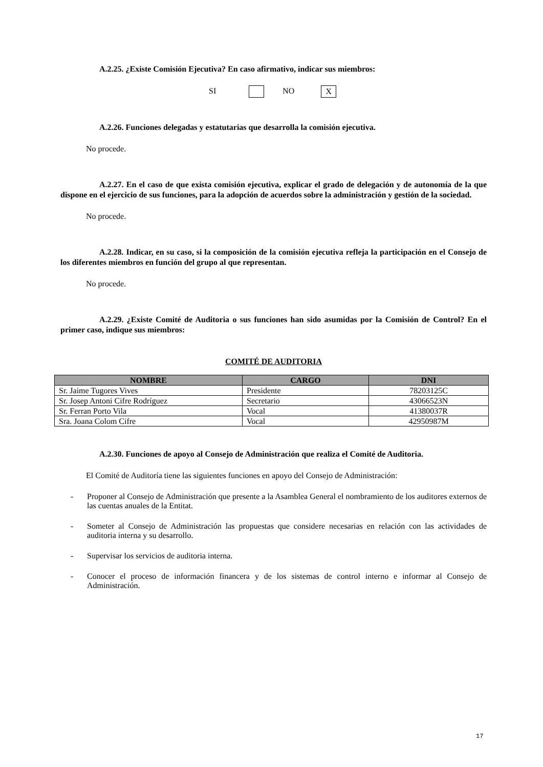A.2.25. ¿Existe Comisión Ejecutiva? En caso afirmativo, indicar sus miembros:
SI NO X
A.2.26. Funciones delegadas y estatutarias que desarrolla la comisión ejecutiva.
No procede.
A.2.27. En el caso de que exista comisión ejecutiva, explicar el grado de delegación y de autonomía de la que dispone en el ejercicio de sus funciones, para la adopción de acuerdos sobre la administración y gestión de la sociedad.
No procede.
A.2.28. Indicar, en su caso, si la composición de la comisión ejecutiva refleja la participación en el Consejo de los diferentes miembros en función del grupo al que representan.
No procede.
A.2.29. ¿Existe Comité de Auditoria o sus funciones han sido asumidas por la Comisión de Control? En el primer caso, indique sus miembros:
COMITÉ DE AUDITORIA
| NOMBRE | CARGO | DNI |
| --- | --- | --- |
| Sr. Jaime Tugores Vives | Presidente | 78203125C |
| Sr. Josep Antoni Cifre Rodríguez | Secretario | 43066523N |
| Sr. Ferran Porto Vila | Vocal | 41380037R |
| Sra. Joana Colom Cifre | Vocal | 42950987M |
A.2.30. Funciones de apoyo al Consejo de Administración que realiza el Comité de Auditoria.
El Comité de Auditoría tiene las siguientes funciones en apoyo del Consejo de Administración:
- Proponer al Consejo de Administración que presente a la Asamblea General el nombramiento de los auditores externos de las cuentas anuales de la Entitat.
- Someter al Consejo de Administración las propuestas que considere necesarias en relación con las actividades de auditoria interna y su desarrollo.
- Supervisar los servicios de auditoria interna.
- Conocer el proceso de información financera y de los sistemas de control interno e informar al Consejo de Administración.
17